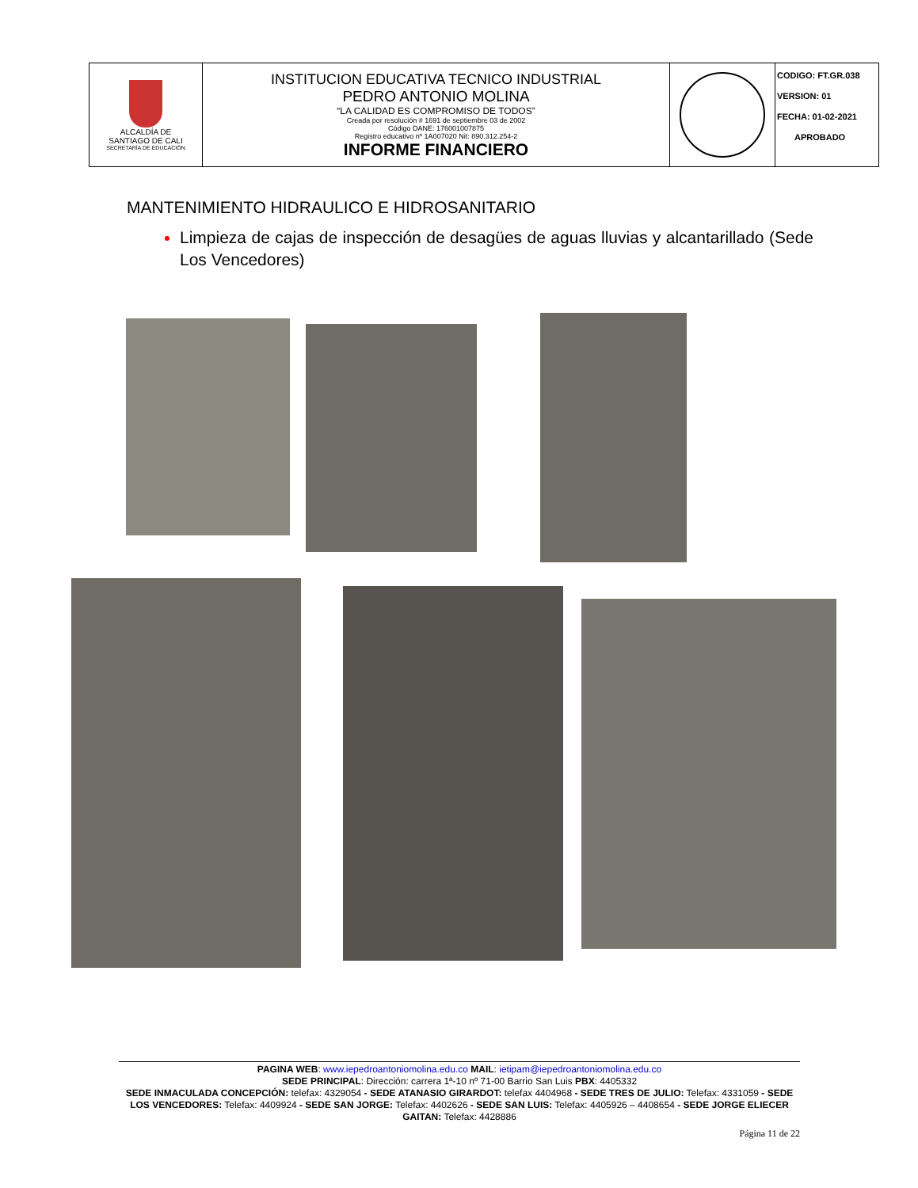| ALCALDÍA DE SANTIAGO DE CALI SECRETARÍA DE EDUCACIÓN | INSTITUCION EDUCATIVA TECNICO INDUSTRIAL PEDRO ANTONIO MOLINA “LA CALIDAD ES COMPROMISO DE TODOS” Creada por resolución # 1691 de septiembre 03 de 2002 Código DANE: 176001007875 Registro educativo nº 1A007020 Nit: 890.312.254-2 INFORME FINANCIERO | | CODIGO: FT.GR.038 VERSION: 01 FECHA: 01-02-2021 APROBADO |
MANTENIMIENTO HIDRAULICO E HIDROSANITARIO
Limpieza de cajas de inspección de desagües de aguas lluvias y alcantarillado (Sede Los Vencedores)
PAGINA WEB: www.iepedroantoniomolina.edu.co MAIL: ietipam@iepedroantoniomolina.edu.co
SEDE PRINCIPAL: Dirección: carrera 1ª-10 nº 71-00 Barrio San Luis PBX: 4405332
SEDE INMACULADA CONCEPCIÓN: telefax: 4329054 - SEDE ATANASIO GIRARDOT: telefax 4404968 - SEDE TRES DE JULIO: Telefax: 4331059 - SEDE LOS VENCEDORES: Telefax: 4409924 - SEDE SAN JORGE: Telefax: 4402626 - SEDE SAN LUIS: Telefax: 4405926 – 4408654 - SEDE JORGE ELIECER GAITAN: Telefax: 4428886
Página 11 de 22